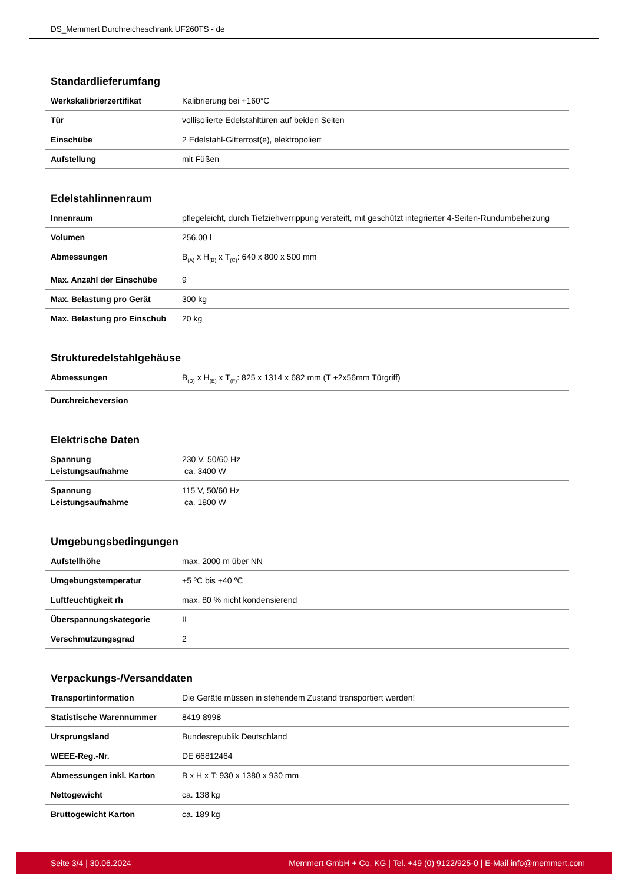DS_Memmert Durchreicheschrank UF260TS - de
Standardlieferumfang
| Werkskalibrierzertifikat | Kalibrierung bei +160°C |
| Tür | vollisolierte Edelstahltüren auf beiden Seiten |
| Einschübe | 2 Edelstahl-Gitterrost(e), elektropoliert |
| Aufstellung | mit Füßen |
Edelstahlinnenraum
| Innenraum | pflegeleicht, durch Tiefziehverrippung versteift, mit geschützt integrierter 4-Seiten-Rundumbeheizung |
| Volumen | 256,00 l |
| Abmessungen | B<sub>(A)</sub> x H<sub>(B)</sub> x T<sub>(C)</sub>: 640 x 800 x 500 mm |
| Max. Anzahl der Einschübe | 9 |
| Max. Belastung pro Gerät | 300 kg |
| Max. Belastung pro Einschub | 20 kg |
Strukturedelstahlgehäuse
| Abmessungen | B<sub>(D)</sub> x H<sub>(E)</sub> x T<sub>(F)</sub>: 825 x 1314 x 682 mm (T +2x56mm Türgriff) |
| Durchreicheversion | |
Elektrische Daten
| Spannung Leistungsaufnahme | 230 V, 50/60 Hz ca. 3400 W |
| Spannung Leistungsaufnahme | 115 V, 50/60 Hz ca. 1800 W |
Umgebungsbedingungen
| Aufstellhöhe | max. 2000 m über NN |
| Umgebungstemperatur | +5 ºC bis +40 ºC |
| Luftfeuchtigkeit rh | max. 80 % nicht kondensierend |
| Überspannungskategorie | II |
| Verschmutzungsgrad | 2 |
Verpackungs-/Versanddaten
| Transportinformation | Die Geräte müssen in stehendem Zustand transportiert werden! |
| Statistische Warennummer | 8419 8998 |
| Ursprungsland | Bundesrepublik Deutschland |
| WEEE-Reg.-Nr. | DE 66812464 |
| Abmessungen inkl. Karton | B x H x T: 930 x 1380 x 930 mm |
| Nettogewicht | ca. 138 kg |
| Bruttogewicht Karton | ca. 189 kg |
Seite 3/4 | 30.06.2024 Memmert GmbH + Co. KG | Tel. +49 (0) 9122/925-0 | E-Mail info@memmert.com